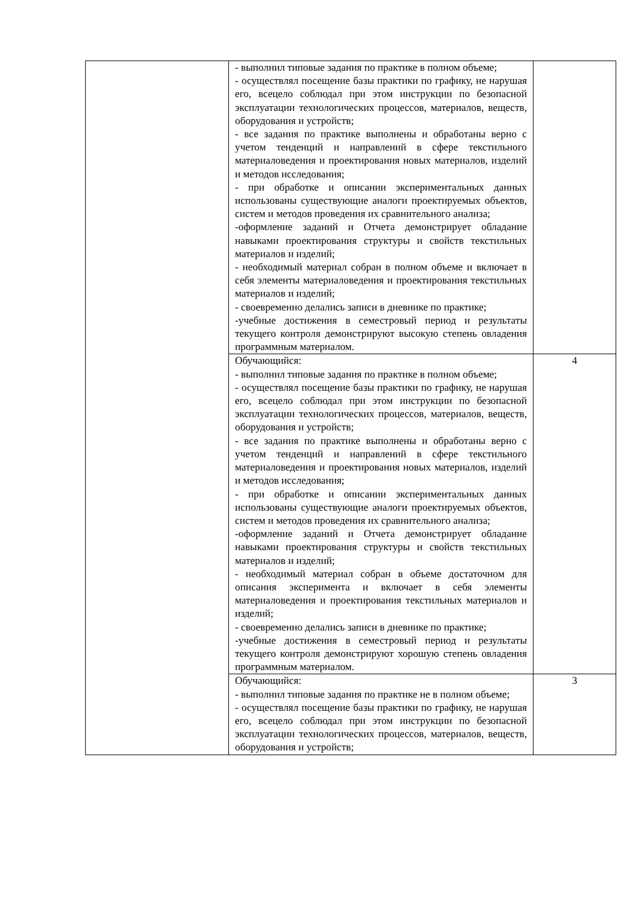| | - выполнил типовые задания по практике в полном объеме; - осуществлял посещение базы практики по графику, не нарушая его, всецело соблюдал при этом инструкции по безопасной эксплуатации технологических процессов, материалов, веществ, оборудования и устройств; - все задания по практике выполнены и обработаны верно с учетом тенденций и направлений в сфере текстильного материаловедения и проектирования новых материалов, изделий и методов исследования; - при обработке и описании экспериментальных данных использованы существующие аналоги проектируемых объектов, систем и методов проведения их сравнительного анализа; -оформление заданий и Отчета демонстрирует обладание навыками проектирования структуры и свойств текстильных материалов и изделий; - необходимый материал собран в полном объеме и включает в себя элементы материаловедения и проектирования текстильных материалов и изделий; - своевременно делались записи в дневнике по практике; -учебные достижения в семестровый период и результаты текущего контроля демонстрируют высокую степень овладения программным материалом. | |
| | Обучающийся: - выполнил типовые задания по практике в полном объеме; - осуществлял посещение базы практики по графику, не нарушая его, всецело соблюдал при этом инструкции по безопасной эксплуатации технологических процессов, материалов, веществ, оборудования и устройств; - все задания по практике выполнены и обработаны верно с учетом тенденций и направлений в сфере текстильного материаловедения и проектирования новых материалов, изделий и методов исследования; - при обработке и описании экспериментальных данных использованы существующие аналоги проектируемых объектов, систем и методов проведения их сравнительного анализа; -оформление заданий и Отчета демонстрирует обладание навыками проектирования структуры и свойств текстильных материалов и изделий; - необходимый материал собран в объеме достаточном для описания эксперимента и включает в себя элементы материаловедения и проектирования текстильных материалов и изделий; - своевременно делались записи в дневнике по практике; -учебные достижения в семестровый период и результаты текущего контроля демонстрируют хорошую степень овладения программным материалом. | 4 |
| | Обучающийся: - выполнил типовые задания по практике не в полном объеме; - осуществлял посещение базы практики по графику, не нарушая его, всецело соблюдал при этом инструкции по безопасной эксплуатации технологических процессов, материалов, веществ, оборудования и устройств; | 3 |